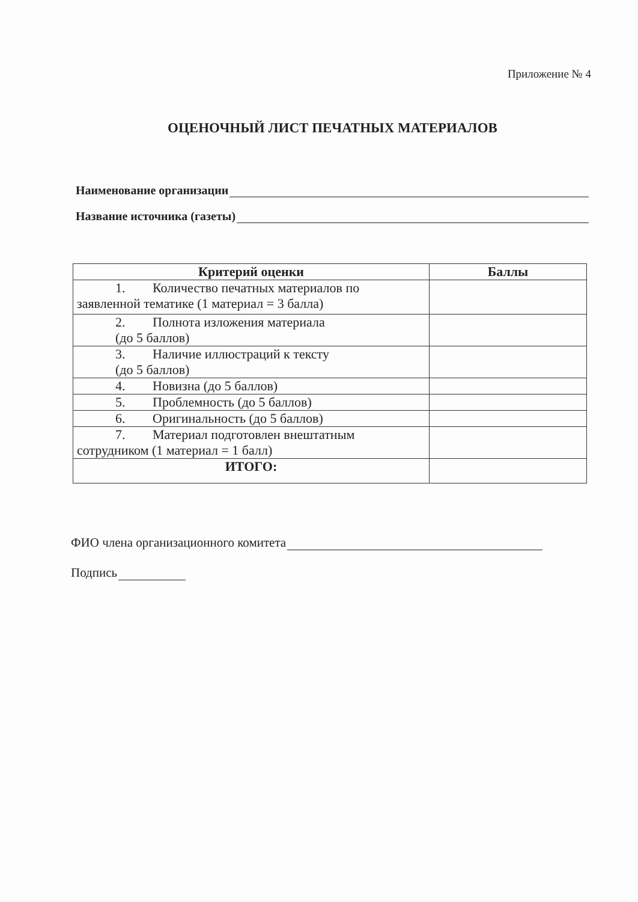Приложение № 4
ОЦЕНОЧНЫЙ ЛИСТ ПЕЧАТНЫХ МАТЕРИАЛОВ
Наименование организации
Название источника (газеты)
| Критерий оценки | Баллы |
| --- | --- |
| 1. Количество печатных материалов по заявленной тематике (1 материал = 3 балла) | |
| 2. Полнота изложения материала (до 5 баллов) | |
| 3. Наличие иллюстраций к тексту (до 5 баллов) | |
| 4. Новизна (до 5 баллов) | |
| 5. Проблемность (до 5 баллов) | |
| 6. Оригинальность (до 5 баллов) | |
| 7. Материал подготовлен внештатным сотрудником (1 материал = 1 балл) | |
| ИТОГО: | |
ФИО члена организационного комитета
Подпись